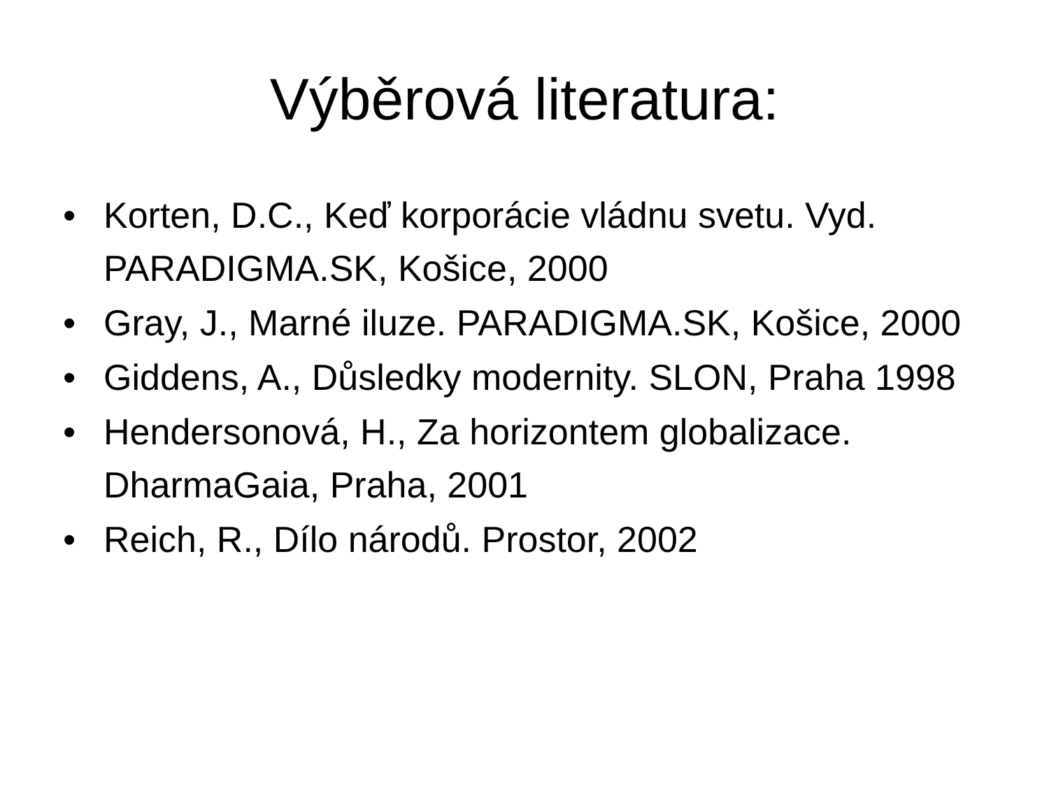Výběrová literatura:
• Korten, D.C., Keď korporácie vládnu svetu. Vyd. PARADIGMA.SK, Košice, 2000
• Gray, J., Marné iluze. PARADIGMA.SK, Košice, 2000
• Giddens, A., Důsledky modernity. SLON, Praha 1998
• Hendersonová, H., Za horizontem globalizace. DharmaGaia, Praha, 2001
• Reich, R., Dílo národů. Prostor, 2002